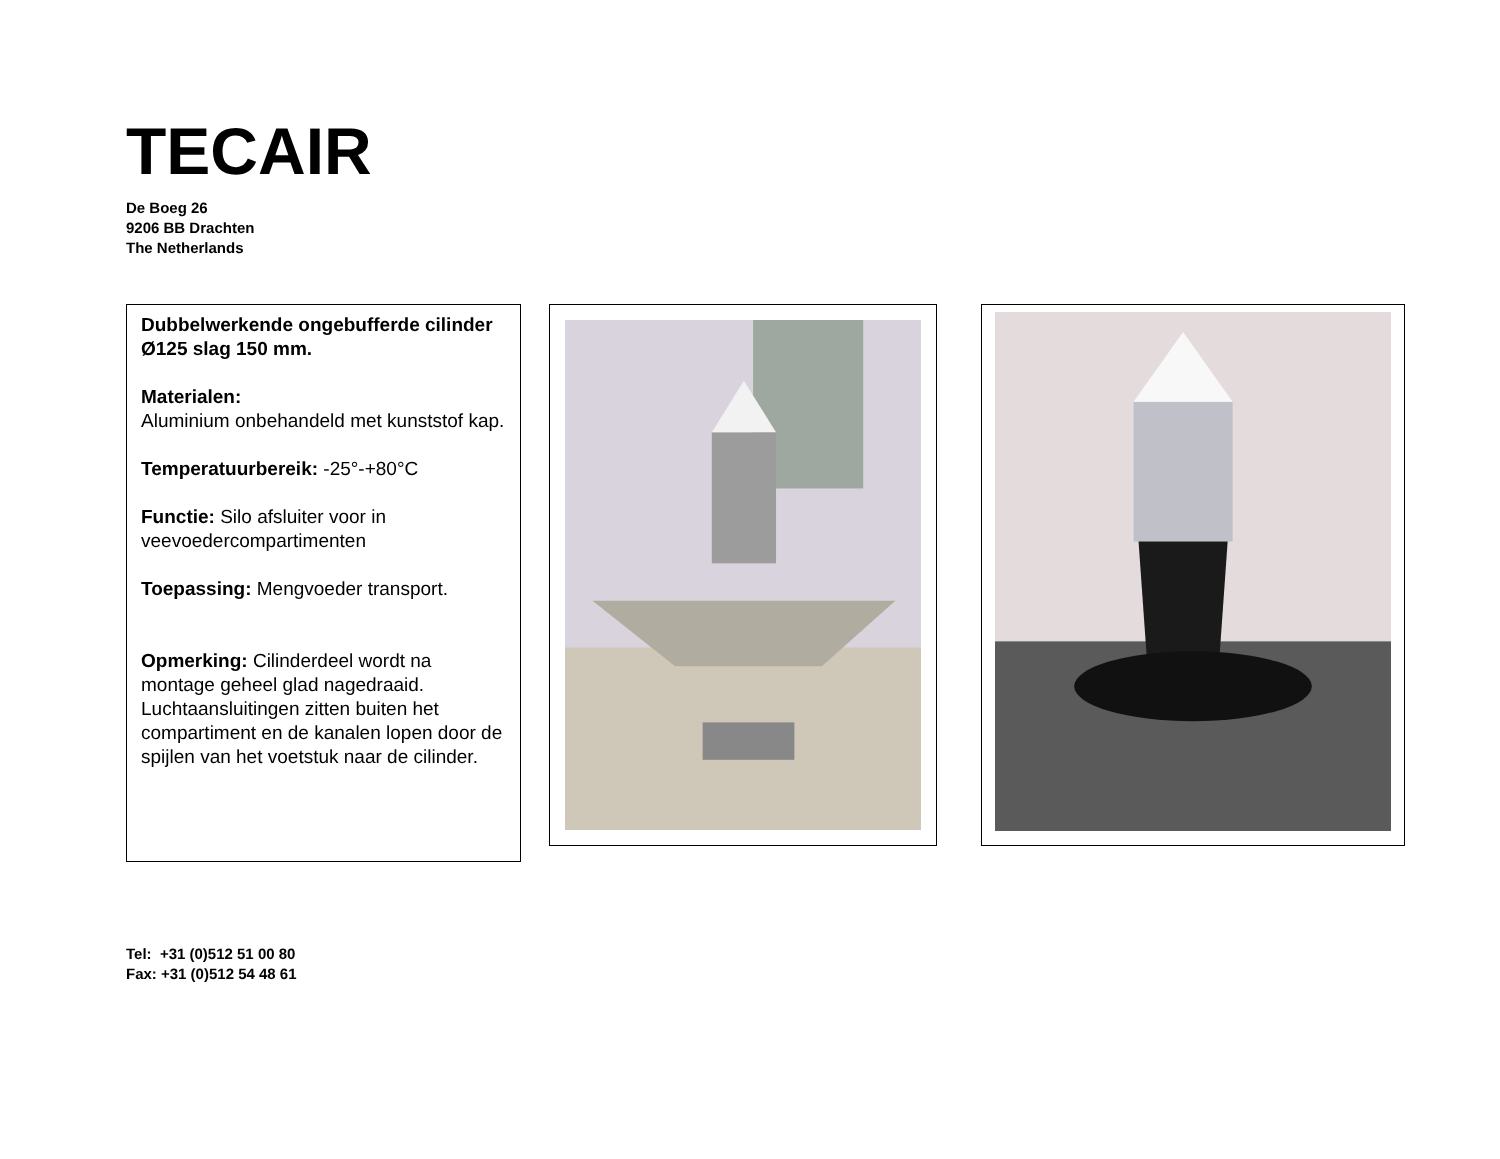TECAIR
De Boeg 26
9206 BB Drachten
The Netherlands
Dubbelwerkende ongebufferde cilinder Ø125 slag 150 mm.
Materialen:
Aluminium onbehandeld met kunststof kap.
Temperatuurbereik: -25°-+80°C
Functie: Silo afsluiter voor in veevoedercompartimenten
Toepassing: Mengvoeder transport.
Opmerking: Cilinderdeel wordt na montage geheel glad nagedraaid. Luchtaansluitingen zitten buiten het compartiment en de kanalen lopen door de spijlen van het voetstuk naar de cilinder.
Tel: +31 (0)512 51 00 80
Fax: +31 (0)512 54 48 61